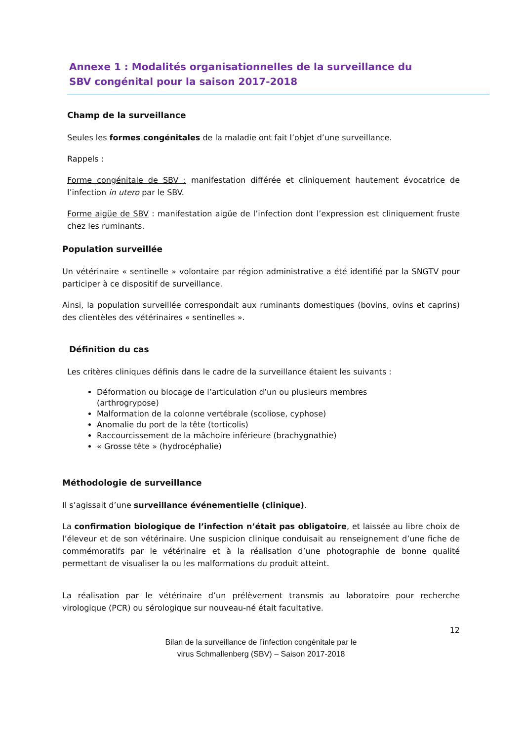Annexe 1 : Modalités organisationnelles de la surveillance du SBV congénital pour la saison 2017-2018
Champ de la surveillance
Seules les formes congénitales de la maladie ont fait l’objet d’une surveillance.
Rappels :
Forme congénitale de SBV : manifestation différée et cliniquement hautement évocatrice de l’infection in utero par le SBV.
Forme aigüe de SBV : manifestation aigüe de l’infection dont l’expression est cliniquement fruste chez les ruminants.
Population surveillée
Un vétérinaire « sentinelle » volontaire par région administrative a été identifié par la SNGTV pour participer à ce dispositif de surveillance.
Ainsi, la population surveillée correspondait aux ruminants domestiques (bovins, ovins et caprins) des clientèles des vétérinaires « sentinelles ».
Définition du cas
Les critères cliniques définis dans le cadre de la surveillance étaient les suivants :
Déformation ou blocage de l’articulation d’un ou plusieurs membres (arthrogrypose)
Malformation de la colonne vertébrale (scoliose, cyphose)
Anomalie du port de la tête (torticolis)
Raccourcissement de la mâchoire inférieure (brachygnathie)
« Grosse tête » (hydrocéphalie)
Méthodologie de surveillance
Il s’agissait d’une surveillance événementielle (clinique).
La confirmation biologique de l’infection n’était pas obligatoire, et laissée au libre choix de l’éleveur et de son vétérinaire. Une suspicion clinique conduisait au renseignement d’une fiche de commémoratifs par le vétérinaire et à la réalisation d’une photographie de bonne qualité permettant de visualiser la ou les malformations du produit atteint.
La réalisation par le vétérinaire d’un prélèvement transmis au laboratoire pour recherche virologique (PCR) ou sérologique sur nouveau-né était facultative.
12
Bilan de la surveillance de l’infection congénitale par le
virus Schmallenberg (SBV) – Saison 2017-2018